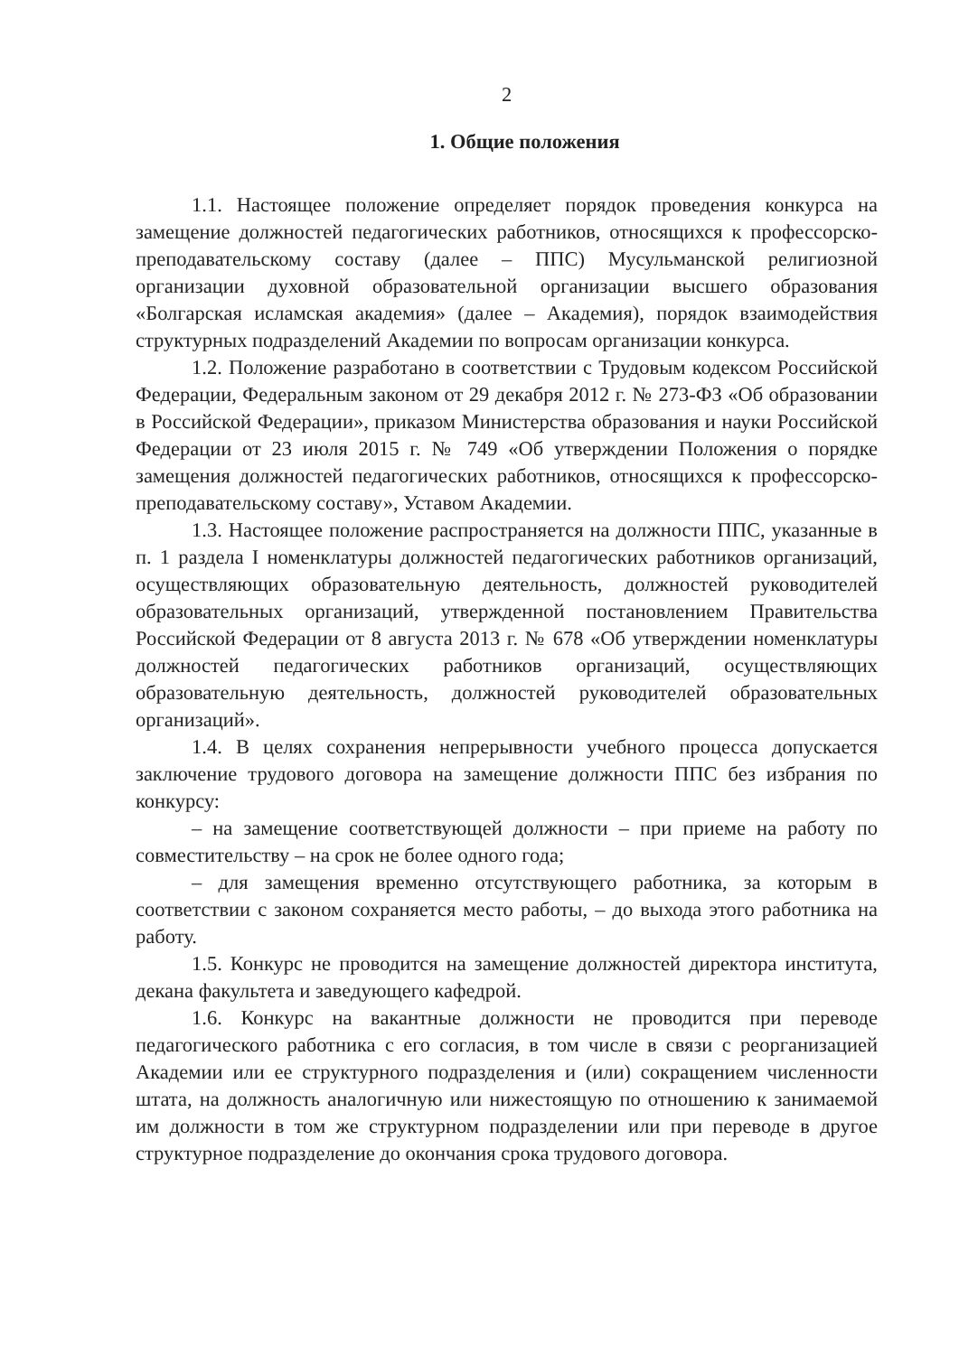2
1. Общие положения
1.1. Настоящее положение определяет порядок проведения конкурса на замещение должностей педагогических работников, относящихся к профессорско-преподавательскому составу (далее – ППС) Мусульманской религиозной организации духовной образовательной организации высшего образования «Болгарская исламская академия» (далее – Академия), порядок взаимодействия структурных подразделений Академии по вопросам организации конкурса.
1.2. Положение разработано в соответствии с Трудовым кодексом Российской Федерации, Федеральным законом от 29 декабря 2012 г. № 273-ФЗ «Об образовании в Российской Федерации», приказом Министерства образования и науки Российской Федерации от 23 июля 2015 г. № 749 «Об утверждении Положения о порядке замещения должностей педагогических работников, относящихся к профессорско-преподавательскому составу», Уставом Академии.
1.3. Настоящее положение распространяется на должности ППС, указанные в п. 1 раздела I номенклатуры должностей педагогических работников организаций, осуществляющих образовательную деятельность, должностей руководителей образовательных организаций, утвержденной постановлением Правительства Российской Федерации от 8 августа 2013 г. № 678 «Об утверждении номенклатуры должностей педагогических работников организаций, осуществляющих образовательную деятельность, должностей руководителей образовательных организаций».
1.4. В целях сохранения непрерывности учебного процесса допускается заключение трудового договора на замещение должности ППС без избрания по конкурсу:
– на замещение соответствующей должности – при приеме на работу по совместительству – на срок не более одного года;
– для замещения временно отсутствующего работника, за которым в соответствии с законом сохраняется место работы, – до выхода этого работника на работу.
1.5. Конкурс не проводится на замещение должностей директора института, декана факультета и заведующего кафедрой.
1.6. Конкурс на вакантные должности не проводится при переводе педагогического работника с его согласия, в том числе в связи с реорганизацией Академии или ее структурного подразделения и (или) сокращением численности штата, на должность аналогичную или нижестоящую по отношению к занимаемой им должности в том же структурном подразделении или при переводе в другое структурное подразделение до окончания срока трудового договора.